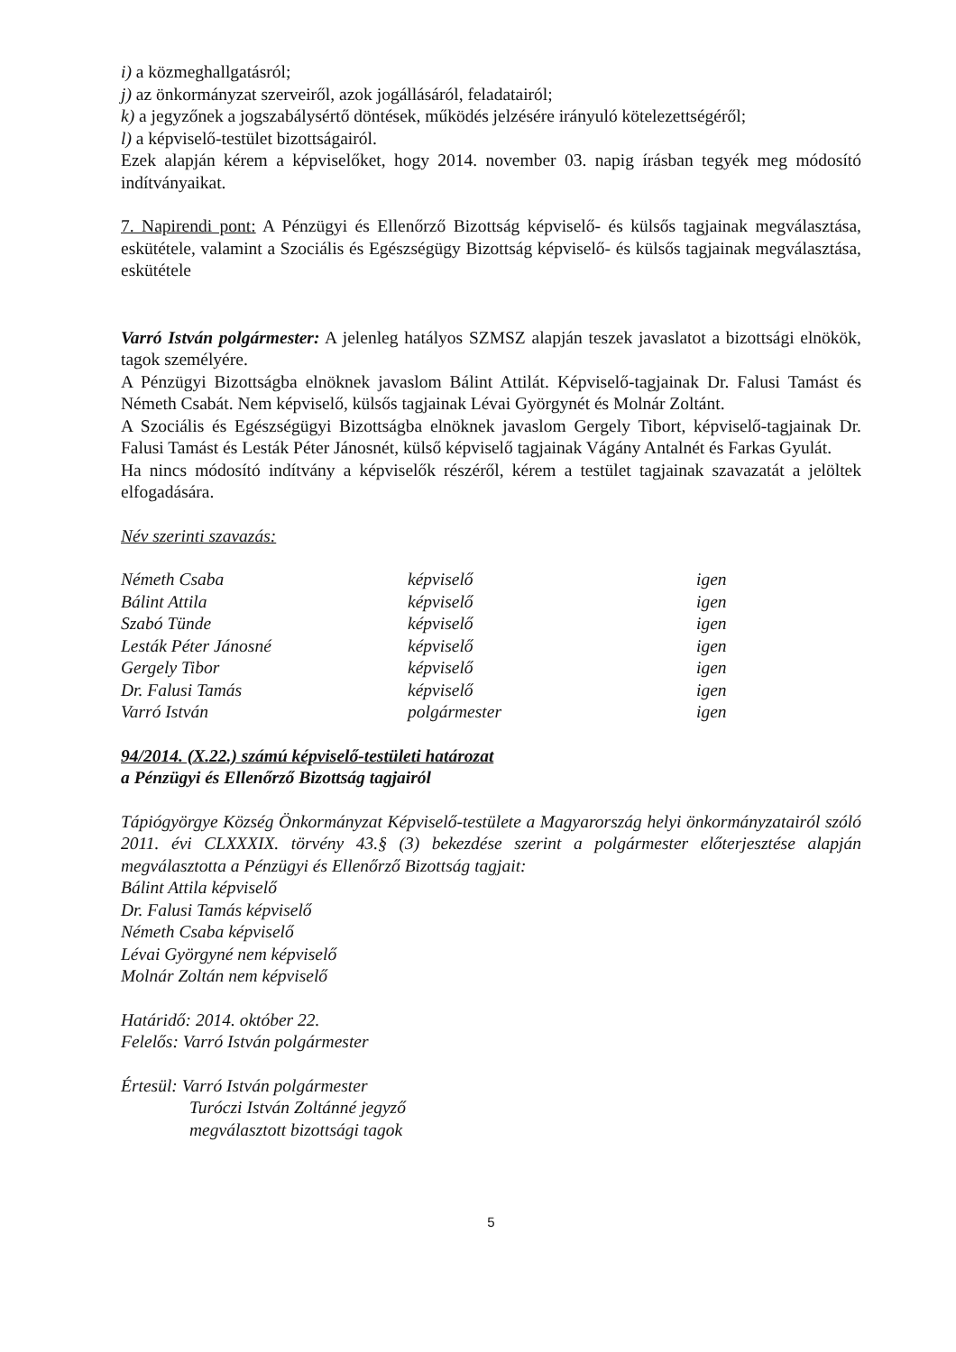i) a közmeghallgatásról;
j) az önkormányzat szerveiről, azok jogállásáról, feladatairól;
k) a jegyzőnek a jogszabálysértő döntések, működés jelzésére irányuló kötelezettségéről;
l) a képviselő-testület bizottságairól.
Ezek alapján kérem a képviselőket, hogy 2014. november 03. napig írásban tegyék meg módosító indítványaikat.
7. Napirendi pont: A Pénzügyi és Ellenőrző Bizottság képviselő- és külsős tagjainak megválasztása, eskütétele, valamint a Szociális és Egészségügy Bizottság képviselő- és külsős tagjainak megválasztása, eskütétele
Varró István polgármester: A jelenleg hatályos SZMSZ alapján teszek javaslatot a bizottsági elnökök, tagok személyére.
A Pénzügyi Bizottságba elnöknek javaslom Bálint Attilát. Képviselő-tagjainak Dr. Falusi Tamást és Németh Csabát. Nem képviselő, külsős tagjainak Lévai Györgynét és Molnár Zoltánt.
A Szociális és Egészségügyi Bizottságba elnöknek javaslom Gergely Tibort, képviselő-tagjainak Dr. Falusi Tamást és Lesták Péter Jánosnét, külső képviselő tagjainak Vágány Antalnét és Farkas Gyulát.
Ha nincs módosító indítvány a képviselők részéről, kérem a testület tagjainak szavazatát a jelöltek elfogadására.
Név szerinti szavazás:
| Németh Csaba | képviselő | igen |
| Bálint Attila | képviselő | igen |
| Szabó Tünde | képviselő | igen |
| Lesták Péter Jánosné | képviselő | igen |
| Gergely Tibor | képviselő | igen |
| Dr. Falusi Tamás | képviselő | igen |
| Varró István | polgármester | igen |
94/2014. (X.22.) számú képviselő-testületi határozat
a Pénzügyi és Ellenőrző Bizottság tagjairól
Tápiógyörgye Község Önkormányzat Képviselő-testülete a Magyarország helyi önkormányzatairól szóló 2011. évi CLXXXIX. törvény 43.§ (3) bekezdése szerint a polgármester előterjesztése alapján megválasztotta a Pénzügyi és Ellenőrző Bizottság tagjait:
Bálint Attila képviselő
Dr. Falusi Tamás képviselő
Németh Csaba képviselő
Lévai Györgyné nem képviselő
Molnár Zoltán nem képviselő
Határidő: 2014. október 22.
Felelős: Varró István polgármester
Értesül: Varró István polgármester
Turóczi István Zoltánné jegyző
megválasztott bizottsági tagok
5